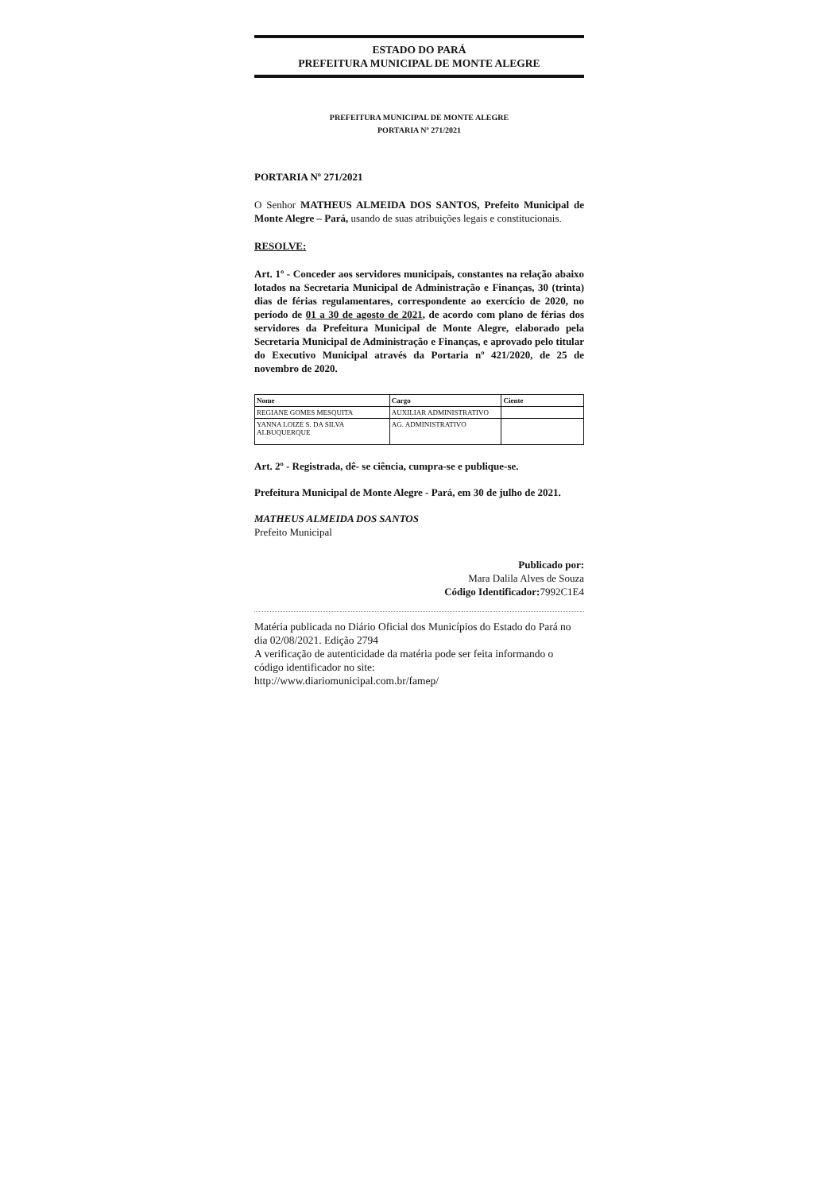ESTADO DO PARÁ
PREFEITURA MUNICIPAL DE MONTE ALEGRE
PREFEITURA MUNICIPAL DE MONTE ALEGRE
PORTARIA Nº 271/2021
PORTARIA Nº 271/2021
O Senhor MATHEUS ALMEIDA DOS SANTOS, Prefeito Municipal de Monte Alegre – Pará, usando de suas atribuições legais e constitucionais.
RESOLVE:
Art. 1º - Conceder aos servidores municipais, constantes na relação abaixo lotados na Secretaria Municipal de Administração e Finanças, 30 (trinta) dias de férias regulamentares, correspondente ao exercício de 2020, no período de 01 a 30 de agosto de 2021, de acordo com plano de férias dos servidores da Prefeitura Municipal de Monte Alegre, elaborado pela Secretaria Municipal de Administração e Finanças, e aprovado pelo titular do Executivo Municipal através da Portaria nº 421/2020, de 25 de novembro de 2020.
| Nome | Cargo | Ciente |
| --- | --- | --- |
| REGIANE GOMES MESQUITA | AUXILIAR ADMINISTRATIVO | |
| YANNA LOIZE S. DA SILVA ALBUQUERQUE | AG. ADMINISTRATIVO | |
Art. 2º - Registrada, dê- se ciência, cumpra-se e publique-se.
Prefeitura Municipal de Monte Alegre - Pará, em 30 de julho de 2021.
MATHEUS ALMEIDA DOS SANTOS
Prefeito Municipal
Publicado por:
Mara Dalila Alves de Souza
Código Identificador: 7992C1E4
Matéria publicada no Diário Oficial dos Municípios do Estado do Pará no dia 02/08/2021. Edição 2794
A verificação de autenticidade da matéria pode ser feita informando o código identificador no site:
http://www.diariomunicipal.com.br/famep/